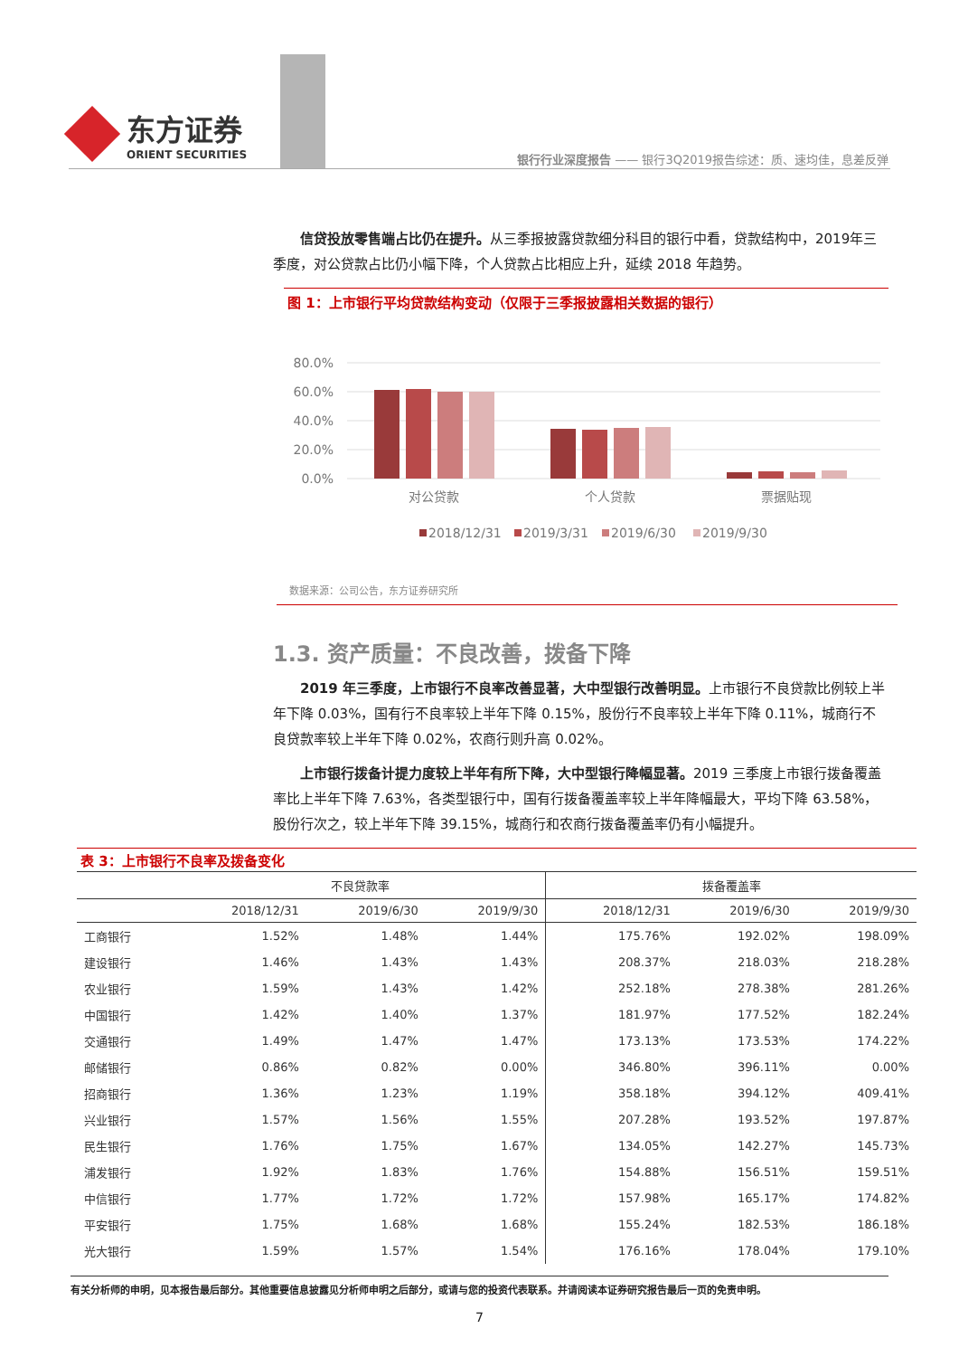东方证券
ORIENT SECURITIES
银行行业深度报告 —— 银行3Q2019报告综述：质、速均佳，息差反弹
信贷投放零售端占比仍在提升。从三季报披露贷款细分科目的银行中看，贷款结构中，2019年三季度，对公贷款占比仍小幅下降，个人贷款占比相应上升，延续 2018 年趋势。
图 1：上市银行平均贷款结构变动（仅限于三季报披露相关数据的银行）
80.0%
60.0%
40.0%
20.0%
0.0%
对公贷款
个人贷款
票据贴现
2018/12/31
2019/3/31
2019/6/30
2019/9/30
数据来源：公司公告，东方证券研究所
1.3. 资产质量：不良改善，拨备下降
2019 年三季度，上市银行不良率改善显著，大中型银行改善明显。上市银行不良贷款比例较上半年下降 0.03%，国有行不良率较上半年下降 0.15%，股份行不良率较上半年下降 0.11%，城商行不良贷款率较上半年下降 0.02%，农商行则升高 0.02%。
上市银行拨备计提力度较上半年有所下降，大中型银行降幅显著。2019 三季度上市银行拨备覆盖率比上半年下降 7.63%，各类型银行中，国有行拨备覆盖率较上半年降幅最大，平均下降 63.58%，股份行次之，较上半年下降 39.15%，城商行和农商行拨备覆盖率仍有小幅提升。
表 3：上市银行不良率及拨备变化
| | 不良贷款率 | | | 拨备覆盖率 | | |
| --- | --- | --- | --- | --- | --- | --- |
| | 2018/12/31 | 2019/6/30 | 2019/9/30 | 2018/12/31 | 2019/6/30 | 2019/9/30 |
| 工商银行 | 1.52% | 1.48% | 1.44% | 175.76% | 192.02% | 198.09% |
| 建设银行 | 1.46% | 1.43% | 1.43% | 208.37% | 218.03% | 218.28% |
| 农业银行 | 1.59% | 1.43% | 1.42% | 252.18% | 278.38% | 281.26% |
| 中国银行 | 1.42% | 1.40% | 1.37% | 181.97% | 177.52% | 182.24% |
| 交通银行 | 1.49% | 1.47% | 1.47% | 173.13% | 173.53% | 174.22% |
| 邮储银行 | 0.86% | 0.82% | 0.00% | 346.80% | 396.11% | 0.00% |
| 招商银行 | 1.36% | 1.23% | 1.19% | 358.18% | 394.12% | 409.41% |
| 兴业银行 | 1.57% | 1.56% | 1.55% | 207.28% | 193.52% | 197.87% |
| 民生银行 | 1.76% | 1.75% | 1.67% | 134.05% | 142.27% | 145.73% |
| 浦发银行 | 1.92% | 1.83% | 1.76% | 154.88% | 156.51% | 159.51% |
| 中信银行 | 1.77% | 1.72% | 1.72% | 157.98% | 165.17% | 174.82% |
| 平安银行 | 1.75% | 1.68% | 1.68% | 155.24% | 182.53% | 186.18% |
| 光大银行 | 1.59% | 1.57% | 1.54% | 176.16% | 178.04% | 179.10% |
有关分析师的申明，见本报告最后部分。其他重要信息披露见分析师申明之后部分，或请与您的投资代表联系。并请阅读本证券研究报告最后一页的免责申明。
7